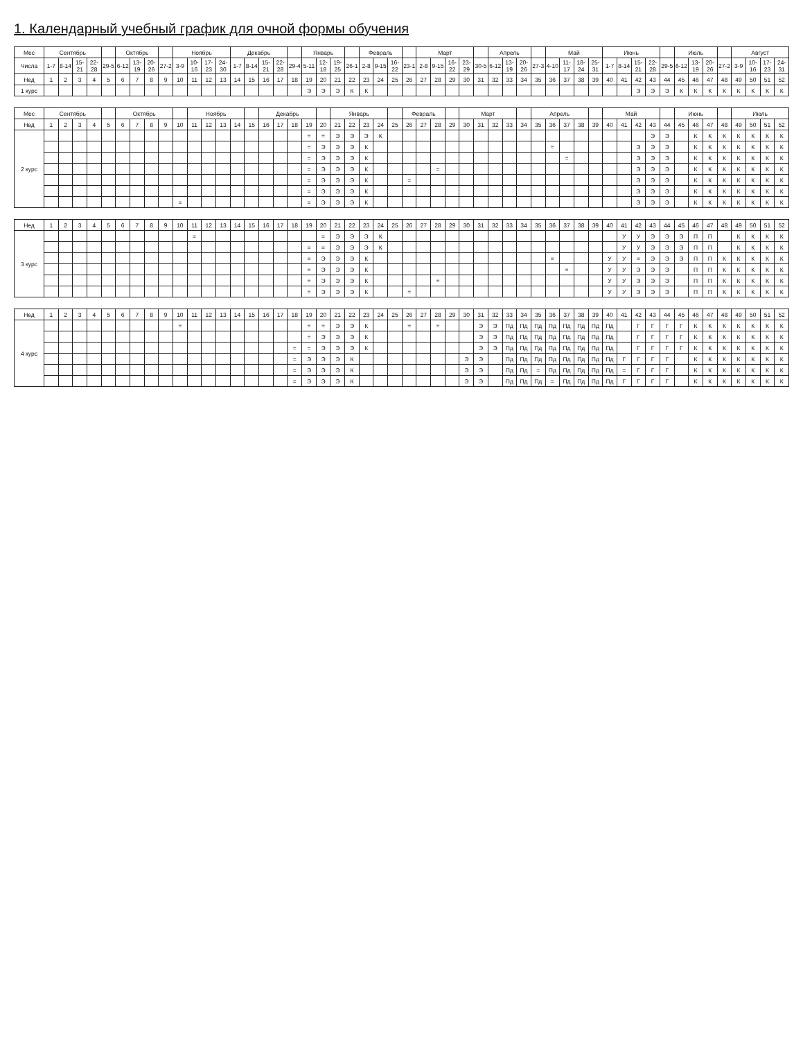1. Календарный учебный график для очной формы обучения
| Мес | Сентябрь | | | | | Октябрь | | | | Ноябрь | | | | Декабрь | | | | | Январь | | | | Февраль | | | | Март | | | | | Апрель | | | | Май | | | | Июнь | | | | | Июль | | | | Август | | | |
| --- | --- | --- | --- | --- | --- | --- | --- | --- | --- | --- | --- | --- | --- | --- | --- | --- | --- | --- | --- | --- | --- | --- | --- | --- | --- | --- | --- | --- | --- | --- | --- | --- | --- | --- | --- | --- | --- | --- | --- | --- | --- | --- | --- | --- | --- | --- | --- | --- | --- | --- | --- | --- |
| Числа | 1-7 | 8-14 | 15-21 | 22-28 | 29-5 | 6-12 | 13-19 | 20-26 | 27-2 | 3-9 | 10-16 | 17-23 | 24-30 | 1-7 | 8-14 | 15-21 | 22-28 | 29-4 | 5-11 | 12-18 | 19-25 | 26-1 | 2-8 | 9-15 | 16-22 | 23-1 | 2-8 | 9-15 | 16-22 | 23-29 | 30-5 | 6-12 | 13-19 | 20-26 | 27-3 | 4-10 | 11-17 | 18-24 | 25-31 | 1-7 | 8-14 | 15-21 | 22-28 | 29-5 | 6-12 | 13-19 | 20-26 | 27-2 | 3-9 | 10-16 | 17-23 | 24-31 |
| Нед | 1 | 2 | 3 | 4 | 5 | 6 | 7 | 8 | 9 | 10 | 11 | 12 | 13 | 14 | 15 | 16 | 17 | 18 | 19 | 20 | 21 | 22 | 23 | 24 | 25 | 26 | 27 | 28 | 29 | 30 | 31 | 32 | 33 | 34 | 35 | 36 | 37 | 38 | 39 | 40 | 41 | 42 | 43 | 44 | 45 | 46 | 47 | 48 | 49 | 50 | 51 | 52 |
| 1 курс | | | | | | | | | | | | | | | | | | | Э | Э | Э | К | К | | | | | | | | | | | | | | | | | | | Э | Э | Э | К | К | К | К | К | К | К | К |
| Мес | Сентябрь | | | | | Октябрь | | | | | Ноябрь | | | | | Декабрь | | | | | Январь | | | | | Февраль | | | | Март | | | | | Апрель | | | | | Май | | | | | Июнь | | | | Июль | | | |
| --- | --- | --- | --- | --- | --- | --- | --- | --- | --- | --- | --- | --- | --- | --- | --- | --- | --- | --- | --- | --- | --- | --- | --- | --- | --- | --- | --- | --- | --- | --- | --- | --- | --- | --- | --- | --- | --- | --- | --- | --- | --- | --- | --- | --- | --- | --- | --- | --- | --- | --- | --- | --- |
| Нед | 1 | 2 | 3 | 4 | 5 | 6 | 7 | 8 | 9 | 10 | 11 | 12 | 13 | 14 | 15 | 16 | 17 | 18 | 19 | 20 | 21 | 22 | 23 | 24 | 25 | 26 | 27 | 28 | 29 | 30 | 31 | 32 | 33 | 34 | 35 | 36 | 37 | 38 | 39 | 40 | 41 | 42 | 43 | 44 | 45 | 46 | 47 | 48 | 49 | 50 | 51 | 52 |
| 2 курс | | | | | | | | | | | | | | | | | | | = | = | Э | Э | Э | К | | | | | | | | | | | | | | | | | | | Э | Э | | К | К | К | К | К | К | К |
| | | | | | | | | | | | | | | | | | | | = | Э | Э | Э | К | | | | | | | | | | | | | = | | | | | | Э | Э | Э | | К | К | К | К | К | К | К |
| | | | | | | | | | | | | | | | | | | | = | Э | Э | Э | К | | | | | | | | | | | | | | = | | | | | Э | Э | Э | | К | К | К | К | К | К | К |
| | | | | | | | | | | | | | | | | | | | = | Э | Э | Э | К | | | | | = | | | | | | | | | | | | | | Э | Э | Э | | К | К | К | К | К | К | К |
| | | | | | | | | | | | | | | | | | | | = | Э | Э | Э | К | | | = | | | | | | | | | | | | | | | | Э | Э | Э | | К | К | К | К | К | К | К |
| | | | | | | | | | | | | | | | | | | | = | Э | Э | Э | К | | | | | | | | | | | | | | | | | | | Э | Э | Э | | К | К | К | К | К | К | К |
| | | | | | | | | | | = | | | | | | | | | = | Э | Э | Э | К | | | | | | | | | | | | | | | | | | | Э | Э | Э | | К | К | К | К | К | К | К |
| Нед | 1 | 2 | 3 | 4 | 5 | 6 | 7 | 8 | 9 | 10 | 11 | 12 | 13 | 14 | 15 | 16 | 17 | 18 | 19 | 20 | 21 | 22 | 23 | 24 | 25 | 26 | 27 | 28 | 29 | 30 | 31 | 32 | 33 | 34 | 35 | 36 | 37 | 38 | 39 | 40 | 41 | 42 | 43 | 44 | 45 | 46 | 47 | 48 | 49 | 50 | 51 | 52 |
| 3 курс | | | | | | | | | | | = | | | | | | | | | = | Э | Э | Э | К | | | | | | | | | | | | | | | | | У | У | Э | Э | Э | П | П | | К | К | К | К |
| | | | | | | | | | | | | | | | | | | | = | = | Э | Э | Э | К | | | | | | | | | | | | | | | | | У | У | Э | Э | Э | П | П | | К | К | К | К |
| | | | | | | | | | | | | | | | | | | | = | Э | Э | Э | К | | | | | | | | | | | | | = | | | | У | У | = | Э | Э | Э | П | П | К | К | К | К | К |
| | | | | | | | | | | | | | | | | | | | = | Э | Э | Э | К | | | | | | | | | | | | | | = | | | У | У | Э | Э | Э | | П | П | К | К | К | К | К |
| | | | | | | | | | | | | | | | | | | | = | Э | Э | Э | К | | | | | = | | | | | | | | | | | | У | У | Э | Э | Э | | П | П | К | К | К | К | К |
| | | | | | | | | | | | | | | | | | | | = | Э | Э | Э | К | | | = | | | | | | | | | | | | | | У | У | Э | Э | Э | | П | П | К | К | К | К | К |
| Нед | 1 | 2 | 3 | 4 | 5 | 6 | 7 | 8 | 9 | 10 | 11 | 12 | 13 | 14 | 15 | 16 | 17 | 18 | 19 | 20 | 21 | 22 | 23 | 24 | 25 | 26 | 27 | 28 | 29 | 30 | 31 | 32 | 33 | 34 | 35 | 36 | 37 | 38 | 39 | 40 | 41 | 42 | 43 | 44 | 45 | 46 | 47 | 48 | 49 | 50 | 51 | 52 |
| 4 курс | | | | | | | | | | = | | | | | | | | | = | = | Э | Э | К | | | = | | = | | | Э | Э | Пд | Пд | Пд | Пд | Пд | Пд | Пд | Пд | | Г | Г | Г | Г | К | К | К | К | К | К | К |
| | | | | | | | | | | | | | | | | | | | = | Э | Э | Э | К | | | | | | | | Э | Э | Пд | Пд | Пд | Пд | Пд | Пд | Пд | Пд | | Г | Г | Г | Г | К | К | К | К | К | К | К |
| | | | | | | | | | | | | | | | | | | = | = | Э | Э | Э | К | | | | | | | | Э | Э | Пд | Пд | Пд | Пд | Пд | Пд | Пд | Пд | | Г | Г | Г | Г | К | К | К | К | К | К | К |
| | | | | | | | | | | | | | | | | | | = | Э | Э | Э | К | | | | | | | | Э | Э | | Пд | Пд | Пд | Пд | Пд | Пд | Пд | Пд | Г | Г | Г | Г | | К | К | К | К | К | К | К |
| | | | | | | | | | | | | | | | | | | = | Э | Э | Э | К | | | | | | | | Э | Э | | Пд | Пд | = | Пд | Пд | Пд | Пд | Пд | = | Г | Г | Г | | К | К | К | К | К | К | К |
| | | | | | | | | | | | | | | | | | | = | Э | Э | Э | К | | | | | | | | Э | Э | | Пд | Пд | Пд | = | Пд | Пд | Пд | Пд | Г | Г | Г | Г | | К | К | К | К | К | К | К |